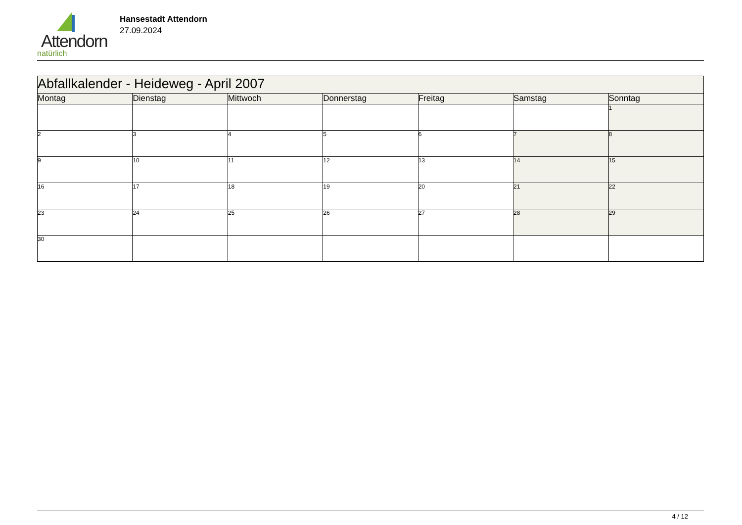Attendorn
natürlich
Hansestadt Attendorn
27.09.2024
| Abfallkalender - Heideweg - April 2007 | | | | | | |
| Montag | Dienstag | Mittwoch | Donnerstag | Freitag | Samstag | Sonntag |
| | | | | | | 1 |
| 2 | 3 | 4 | 5 | 6 | 7 | 8 |
| 9 | 10 | 11 | 12 | 13 | 14 | 15 |
| 16 | 17 | 18 | 19 | 20 | 21 | 22 |
| 23 | 24 | 25 | 26 | 27 | 28 | 29 |
| 30 | | | | | | |
4 / 12